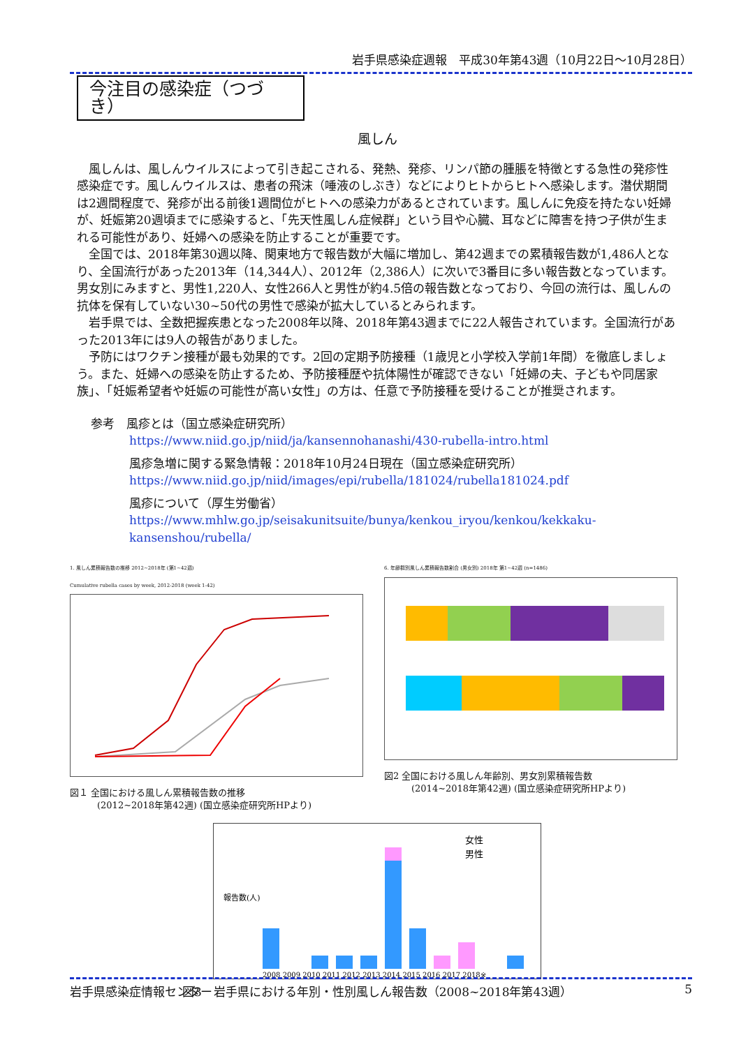岩手県感染症週報　平成30年第43週（10月22日～10月28日）
今注目の感染症（つづき）
風しん
風しんは、風しんウイルスによって引き起こされる、発熱、発疹、リンパ節の腫脹を特徴とする急性の発疹性感染症です。風しんウイルスは、患者の飛沫（唾液のしぶき）などによりヒトからヒトへ感染します。潜伏期間は2週間程度で、発疹が出る前後1週間位がヒトへの感染力があるとされています。風しんに免疫を持たない妊婦が、妊娠第20週頃までに感染すると、「先天性風しん症候群」という目や心臓、耳などに障害を持つ子供が生まれる可能性があり、妊婦への感染を防止することが重要です。
全国では、2018年第30週以降、関東地方で報告数が大幅に増加し、第42週までの累積報告数が1,486人となり、全国流行があった2013年（14,344人）、2012年（2,386人）に次いで3番目に多い報告数となっています。男女別にみますと、男性1,220人、女性266人と男性が約4.5倍の報告数となっており、今回の流行は、風しんの抗体を保有していない30~50代の男性で感染が拡大しているとみられます。
岩手県では、全数把握疾患となった2008年以降、2018年第43週までに22人報告されています。全国流行があった2013年には9人の報告がありました。
予防にはワクチン接種が最も効果的です。2回の定期予防接種（1歳児と小学校入学前1年間）を徹底しましょう。また、妊婦への感染を防止するため、予防接種歴や抗体陽性が確認できない「妊婦の夫、子どもや同居家族」、「妊娠希望者や妊娠の可能性が高い女性」の方は、任意で予防接種を受けることが推奨されます。
参考　風疹とは（国立感染症研究所）
https://www.niid.go.jp/niid/ja/kansennohanashi/430-rubella-intro.html
風疹急増に関する緊急情報：2018年10月24日現在（国立感染症研究所）
https://www.niid.go.jp/niid/images/epi/rubella/181024/rubella181024.pdf
風疹について（厚生労働省）
https://www.mhlw.go.jp/seisakunitsuite/bunya/kenkou_iryou/kenkou/kekkaku-kansenshou/rubella/
1. 風しん累積報告数の推移 2012~2018年 (第1~42週)
Cumulative rubella cases by week, 2012-2018 (week 1-42)
図１ 全国における風しん累積報告数の推移
　　　(2012~2018年第42週) (国立感染症研究所HPより)
6. 年齢群別風しん累積報告数割合 (男女別) 2018年 第1~42週 (n=1486)
図2 全国における風しん年齢別、男女別累積報告数
　　　(2014~2018年第42週) (国立感染症研究所HPより)
女性
男性
2008 2009 2010 2011 2012 2013 2014 2015 2016 2017 2018※
報告数(人)
図3　岩手県における年別・性別風しん報告数（2008~2018年第43週）
岩手県感染症情報センター 5